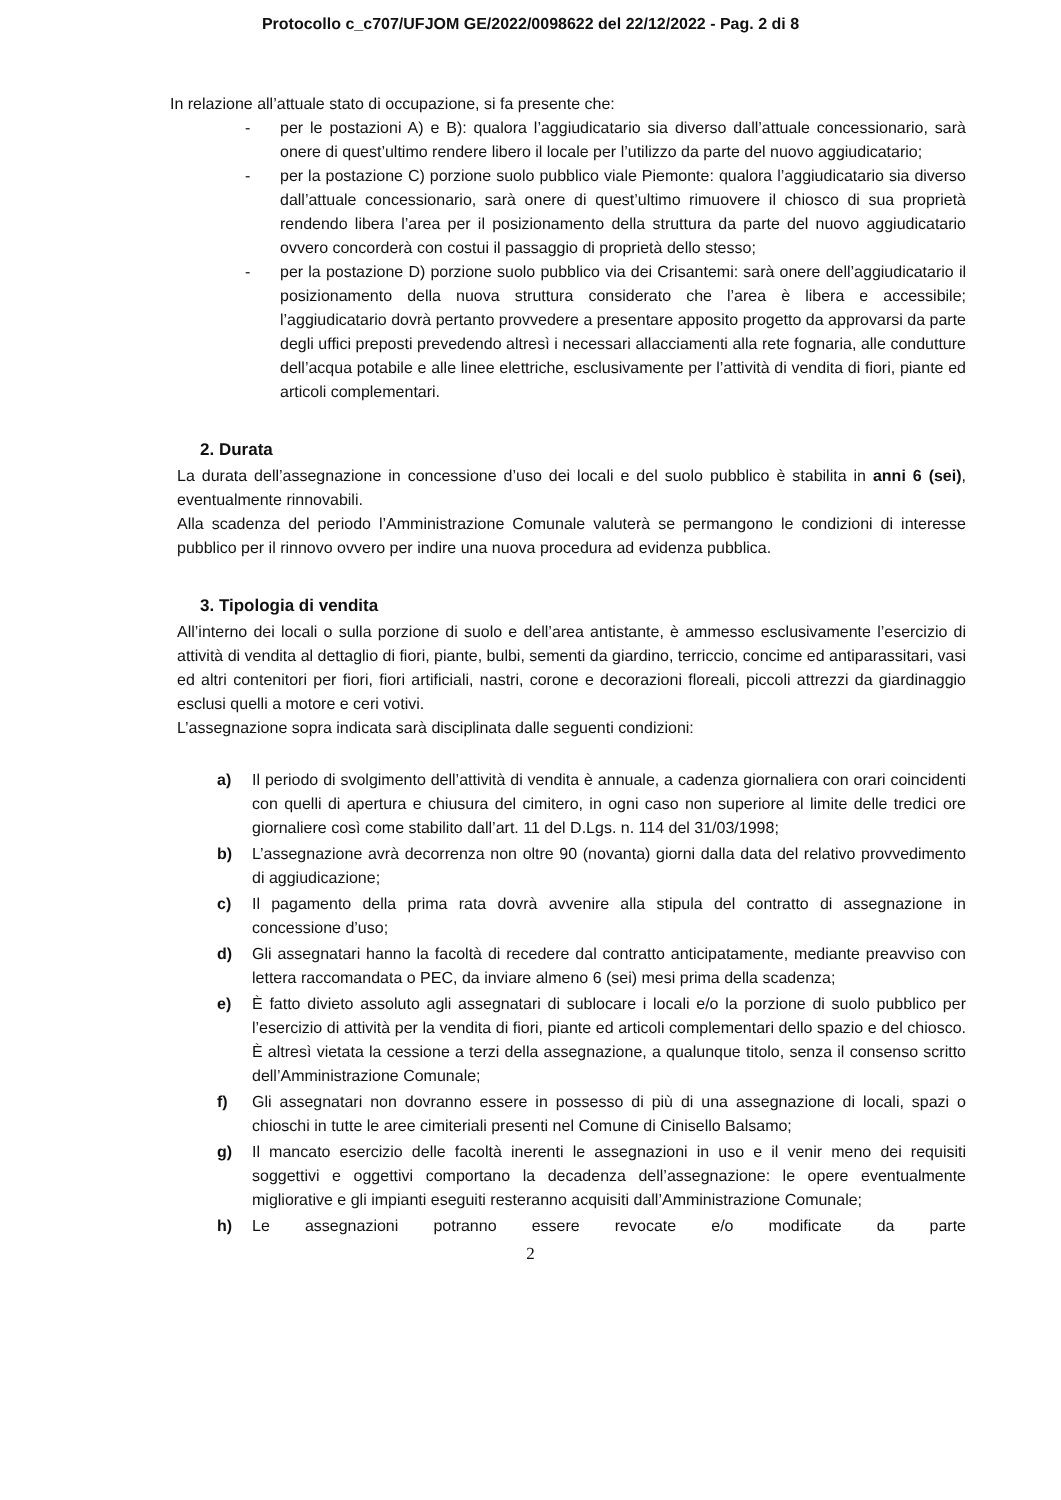Protocollo c_c707/UFJOM GE/2022/0098622 del 22/12/2022 - Pag. 2 di 8
In relazione all’attuale stato di occupazione, si fa presente che:
- per le postazioni A) e B): qualora l’aggiudicatario sia diverso dall’attuale concessionario, sarà onere di quest’ultimo rendere libero il locale per l’utilizzo da parte del nuovo aggiudicatario;
- per la postazione C) porzione suolo pubblico viale Piemonte: qualora l’aggiudicatario sia diverso dall’attuale concessionario, sarà onere di quest’ultimo rimuovere il chiosco di sua proprietà rendendo libera l’area per il posizionamento della struttura da parte del nuovo aggiudicatario ovvero concorderà con costui il passaggio di proprietà dello stesso;
- per la postazione D) porzione suolo pubblico via dei Crisantemi: sarà onere dell’aggiudicatario il posizionamento della nuova struttura considerato che l’area è libera e accessibile; l’aggiudicatario dovrà pertanto provvedere a presentare apposito progetto da approvarsi da parte degli uffici preposti prevedendo altresì i necessari allacciamenti alla rete fognaria, alle condutture dell’acqua potabile e alle linee elettriche, esclusivamente per l’attività di vendita di fiori, piante ed articoli complementari.
2. Durata
La durata dell’assegnazione in concessione d’uso dei locali e del suolo pubblico è stabilita in anni 6 (sei), eventualmente rinnovabili.
Alla scadenza del periodo l’Amministrazione Comunale valuterà se permangono le condizioni di interesse pubblico per il rinnovo ovvero per indire una nuova procedura ad evidenza pubblica.
3. Tipologia di vendita
All’interno dei locali o sulla porzione di suolo e dell’area antistante, è ammesso esclusivamente l’esercizio di attività di vendita al dettaglio di fiori, piante, bulbi, sementi da giardino, terriccio, concime ed antiparassitari, vasi ed altri contenitori per fiori, fiori artificiali, nastri, corone e decorazioni floreali, piccoli attrezzi da giardinaggio esclusi quelli a motore e ceri votivi.
L’assegnazione sopra indicata sarà disciplinata dalle seguenti condizioni:
a) Il periodo di svolgimento dell’attività di vendita è annuale, a cadenza giornaliera con orari coincidenti con quelli di apertura e chiusura del cimitero, in ogni caso non superiore al limite delle tredici ore giornaliere così come stabilito dall’art. 11 del D.Lgs. n. 114 del 31/03/1998;
b) L’assegnazione avrà decorrenza non oltre 90 (novanta) giorni dalla data del relativo provvedimento di aggiudicazione;
c) Il pagamento della prima rata dovrà avvenire alla stipula del contratto di assegnazione in concessione d’uso;
d) Gli assegnatari hanno la facoltà di recedere dal contratto anticipatamente, mediante preavviso con lettera raccomandata o PEC, da inviare almeno 6 (sei) mesi prima della scadenza;
e) È fatto divieto assoluto agli assegnatari di sublocare i locali e/o la porzione di suolo pubblico per l’esercizio di attività per la vendita di fiori, piante ed articoli complementari dello spazio e del chiosco. È altresì vietata la cessione a terzi della assegnazione, a qualunque titolo, senza il consenso scritto dell’Amministrazione Comunale;
f) Gli assegnatari non dovranno essere in possesso di più di una assegnazione di locali, spazi o chioschi in tutte le aree cimiteriali presenti nel Comune di Cinisello Balsamo;
g) Il mancato esercizio delle facoltà inerenti le assegnazioni in uso e il venir meno dei requisiti soggettivi e oggettivi comportano la decadenza dell’assegnazione: le opere eventualmente migliorative e gli impianti eseguiti resteranno acquisiti dall’Amministrazione Comunale;
h) Le assegnazioni potranno essere revocate e/o modificate da parte
2